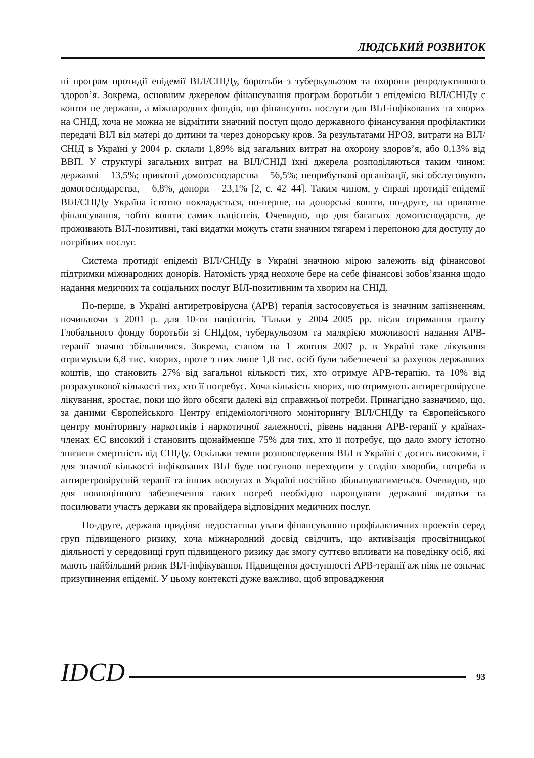ЛЮДСЬКИЙ РОЗВИТОК
ні програм протидії епідемії ВІЛ/СНІДу, боротьби з туберкульозом та охорони репродуктивного здоров’я. Зокрема, основним джерелом фінансування програм боротьби з епідемією ВІЛ/СНІДу є кошти не держави, а міжнародних фондів, що фінансують послуги для ВІЛ-інфікованих та хворих на СНІД, хоча не можна не відмітити значний поступ щодо державного фінансування профілактики передачі ВІЛ від матері до дитини та через донорську кров. За результатами НРОЗ, витрати на ВІЛ/СНІД в Україні у 2004 р. склали 1,89% від загальних витрат на охорону здоров’я, або 0,13% від ВВП. У структурі загальних витрат на ВІЛ/СНІД їхні джерела розподіляються таким чином: державні – 13,5%; приватні домогосподарства – 56,5%; неприбуткові організації, які обслуговують домогосподарства, – 6,8%, донори – 23,1% [2, с. 42–44]. Таким чином, у справі протидії епідемії ВІЛ/СНІДу Україна істотно покладається, по-перше, на донорські кошти, по-друге, на приватне фінансування, тобто кошти самих пацієнтів. Очевидно, що для багатьох домогосподарств, де проживають ВІЛ-позитивні, такі видатки можуть стати значним тягарем і перепоною для доступу до потрібних послуг.
Система протидії епідемії ВІЛ/СНІДу в Україні значною мірою залежить від фінансової підтримки міжнародних донорів. Натомість уряд неохоче бере на себе фінансові зобов’язання щодо надання медичних та соціальних послуг ВІЛ-позитивним та хворим на СНІД.
По-перше, в Україні антиретровірусна (АРВ) терапія застосовується із значним запізненням, починаючи з 2001 р. для 10-ти пацієнтів. Тільки у 2004–2005 рр. після отримання гранту Глобального фонду боротьби зі СНІДом, туберкульозом та малярією можливості надання АРВ-терапії значно збільшилися. Зокрема, станом на 1 жовтня 2007 р. в Україні таке лікування отримували 6,8 тис. хворих, проте з них лише 1,8 тис. осіб були забезпечені за рахунок державних коштів, що становить 27% від загальної кількості тих, хто отримує АРВ-терапію, та 10% від розрахункової кількості тих, хто її потребує. Хоча кількість хворих, що отримують антиретровірусне лікування, зростає, поки що його обсяги далекі від справжньої потреби. Принагідно зазначимо, що, за даними Європейського Центру епідеміологічного моніторингу ВІЛ/СНІДу та Європейського центру моніторингу наркотиків і наркотичної залежності, рівень надання АРВ-терапії у країнах-членах ЄС високий і становить щонайменше 75% для тих, хто її потребує, що дало змогу істотно знизити смертність від СНІДу. Оскільки темпи розповсюдження ВІЛ в Україні є досить високими, і для значної кількості інфікованих ВІЛ буде поступово переходити у стадію хвороби, потреба в антиретровірусній терапії та інших послугах в Україні постійно збільшуватиметься. Очевидно, що для повноцінного забезпечення таких потреб необхідно нарощувати державні видатки та посилювати участь держави як провайдера відповідних медичних послуг.
По-друге, держава приділяє недостатньо уваги фінансуванню профілактичних проектів серед груп підвищеного ризику, хоча міжнародний досвід свідчить, що активізація просвітницької діяльності у середовищі груп підвищеного ризику дає змогу суттєво впливати на поведінку осіб, які мають найбільший ризик ВІЛ-інфікування. Підвищення доступності АРВ-терапії аж ніяк не означає призупинення епідемії. У цьому контексті дуже важливо, щоб впровадження
IDCD 93